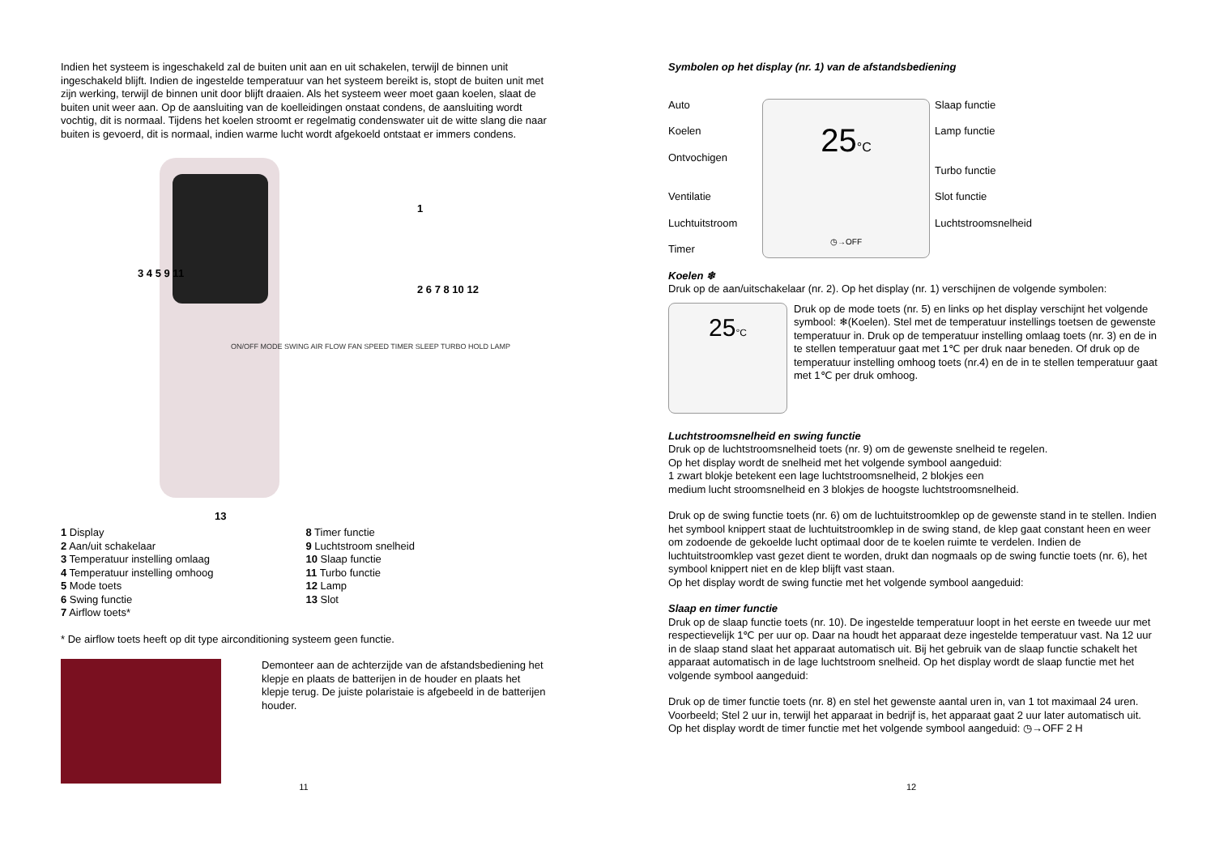Indien het systeem is ingeschakeld zal de buiten unit aan en uit schakelen, terwijl de binnen unit ingeschakeld blijft. Indien de ingestelde temperatuur van het systeem bereikt is, stopt de buiten unit met zijn werking, terwijl de binnen unit door blijft draaien. Als het systeem weer moet gaan koelen, slaat de buiten unit weer aan. Op de aansluiting van de koelleidingen onstaat condens, de aansluiting wordt vochtig, dit is normaal. Tijdens het koelen stroomt er regelmatig condenswater uit de witte slang die naar buiten is gevoerd, dit is normaal, indien warme lucht wordt afgekoeld ontstaat er immers condens.
3 4 5 9 11
1
2 6 7 8 10 12
13
ON/OFF MODE SWING AIR FLOW FAN SPEED TIMER SLEEP TURBO HOLD LAMP
1 Display
2 Aan/uit schakelaar
3 Temperatuur instelling omlaag
4 Temperatuur instelling omhoog
5 Mode toets
6 Swing functie
7 Airflow toets*
8 Timer functie
9 Luchtstroom snelheid
10 Slaap functie
11 Turbo functie
12 Lamp
13 Slot
* De airflow toets heeft op dit type airconditioning systeem geen functie.
Demonteer aan de achterzijde van de afstandsbediening het klepje en plaats de batterijen in de houder en plaats het klepje terug. De juiste polaristaie is afgebeeld in de batterijen houder.
11
Symbolen op het display (nr. 1) van de afstandsbediening
Auto
Koelen
Ontvochigen
Ventilatie
Luchtuitstroom
Timer
25°C
◷→OFF
Slaap functie
Lamp functie
Turbo functie
Slot functie
Luchtstroomsnelheid
Koelen ❄
Druk op de aan/uitschakelaar (nr. 2). Op het display (nr. 1) verschijnen de volgende symbolen:
25°C
Druk op de mode toets (nr. 5) en links op het display verschijnt het volgende symbool: ❄(Koelen). Stel met de temperatuur instellings toetsen de gewenste temperatuur in. Druk op de temperatuur instelling omlaag toets (nr. 3) en de in te stellen temperatuur gaat met 1℃ per druk naar beneden. Of druk op de temperatuur instelling omhoog toets (nr.4) en de in te stellen temperatuur gaat met 1℃ per druk omhoog.
Luchtstroomsnelheid en swing functie
Druk op de luchtstroomsnelheid toets (nr. 9) om de gewenste snelheid te regelen.
Op het display wordt de snelheid met het volgende symbool aangeduid:
1 zwart blokje betekent een lage luchtstroomsnelheid, 2 blokjes een
medium lucht stroomsnelheid en 3 blokjes de hoogste luchtstroomsnelheid.
Druk op de swing functie toets (nr. 6) om de luchtuitstroomklep op de gewenste stand in te stellen. Indien het symbool knippert staat de luchtuitstroomklep in de swing stand, de klep gaat constant heen en weer om zodoende de gekoelde lucht optimaal door de te koelen ruimte te verdelen. Indien de luchtuitstroomklep vast gezet dient te worden, drukt dan nogmaals op de swing functie toets (nr. 6), het symbool knippert niet en de klep blijft vast staan.
Op het display wordt de swing functie met het volgende symbool aangeduid:
Slaap en timer functie
Druk op de slaap functie toets (nr. 10). De ingestelde temperatuur loopt in het eerste en tweede uur met respectievelijk 1℃ per uur op. Daar na houdt het apparaat deze ingestelde temperatuur vast. Na 12 uur in de slaap stand slaat het apparaat automatisch uit. Bij het gebruik van de slaap functie schakelt het apparaat automatisch in de lage luchtstroom snelheid. Op het display wordt de slaap functie met het volgende symbool aangeduid:
Druk op de timer functie toets (nr. 8) en stel het gewenste aantal uren in, van 1 tot maximaal 24 uren. Voorbeeld; Stel 2 uur in, terwijl het apparaat in bedrijf is, het apparaat gaat 2 uur later automatisch uit.
Op het display wordt de timer functie met het volgende symbool aangeduid: ◷→OFF 2 H
12